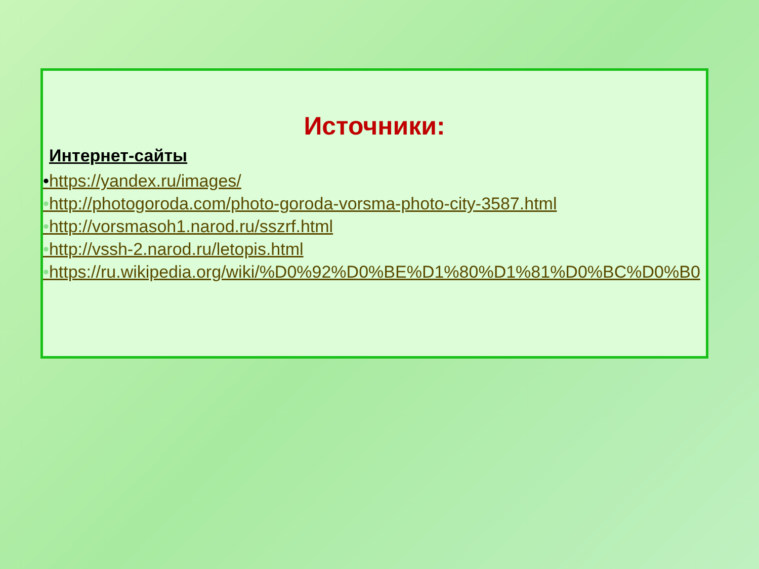Источники:
Интернет-сайты
•https://yandex.ru/images/
•http://photogoroda.com/photo-goroda-vorsma-photo-city-3587.html
•http://vorsmasoh1.narod.ru/sszrf.html
•http://vssh-2.narod.ru/letopis.html
•https://ru.wikipedia.org/wiki/%D0%92%D0%BE%D1%80%D1%81%D0%BC%D0%B0